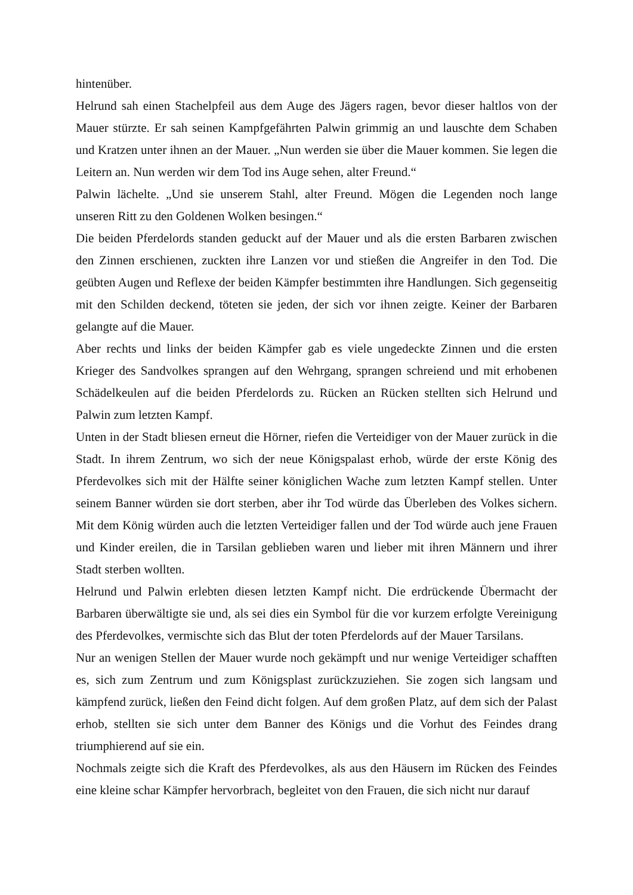hintenüber.
Helrund sah einen Stachelpfeil aus dem Auge des Jägers ragen, bevor dieser haltlos von der Mauer stürzte. Er sah seinen Kampfgefährten Palwin grimmig an und lauschte dem Schaben und Kratzen unter ihnen an der Mauer. „Nun werden sie über die Mauer kommen. Sie legen die Leitern an. Nun werden wir dem Tod ins Auge sehen, alter Freund.“
Palwin lächelte. „Und sie unserem Stahl, alter Freund. Mögen die Legenden noch lange unseren Ritt zu den Goldenen Wolken besingen.“
Die beiden Pferdelords standen geduckt auf der Mauer und als die ersten Barbaren zwischen den Zinnen erschienen, zuckten ihre Lanzen vor und stießen die Angreifer in den Tod. Die geübten Augen und Reflexe der beiden Kämpfer bestimmten ihre Handlungen. Sich gegenseitig mit den Schilden deckend, töteten sie jeden, der sich vor ihnen zeigte. Keiner der Barbaren gelangte auf die Mauer.
Aber rechts und links der beiden Kämpfer gab es viele ungedeckte Zinnen und die ersten Krieger des Sandvolkes sprangen auf den Wehrgang, sprangen schreiend und mit erhobenen Schädelkeulen auf die beiden Pferdelords zu. Rücken an Rücken stellten sich Helrund und Palwin zum letzten Kampf.
Unten in der Stadt bliesen erneut die Hörner, riefen die Verteidiger von der Mauer zurück in die Stadt. In ihrem Zentrum, wo sich der neue Königspalast erhob, würde der erste König des Pferdevolkes sich mit der Hälfte seiner königlichen Wache zum letzten Kampf stellen. Unter seinem Banner würden sie dort sterben, aber ihr Tod würde das Überleben des Volkes sichern. Mit dem König würden auch die letzten Verteidiger fallen und der Tod würde auch jene Frauen und Kinder ereilen, die in Tarsilan geblieben waren und lieber mit ihren Männern und ihrer Stadt sterben wollten.
Helrund und Palwin erlebten diesen letzten Kampf nicht. Die erdrückende Übermacht der Barbaren überwältigte sie und, als sei dies ein Symbol für die vor kurzem erfolgte Vereinigung des Pferdevolkes, vermischte sich das Blut der toten Pferdelords auf der Mauer Tarsilans.
Nur an wenigen Stellen der Mauer wurde noch gekämpft und nur wenige Verteidiger schafften es, sich zum Zentrum und zum Königsplast zurückzuziehen. Sie zogen sich langsam und kämpfend zurück, ließen den Feind dicht folgen. Auf dem großen Platz, auf dem sich der Palast erhob, stellten sie sich unter dem Banner des Königs und die Vorhut des Feindes drang triumphierend auf sie ein.
Nochmals zeigte sich die Kraft des Pferdevolkes, als aus den Häusern im Rücken des Feindes eine kleine schar Kämpfer hervorbrach, begleitet von den Frauen, die sich nicht nur darauf